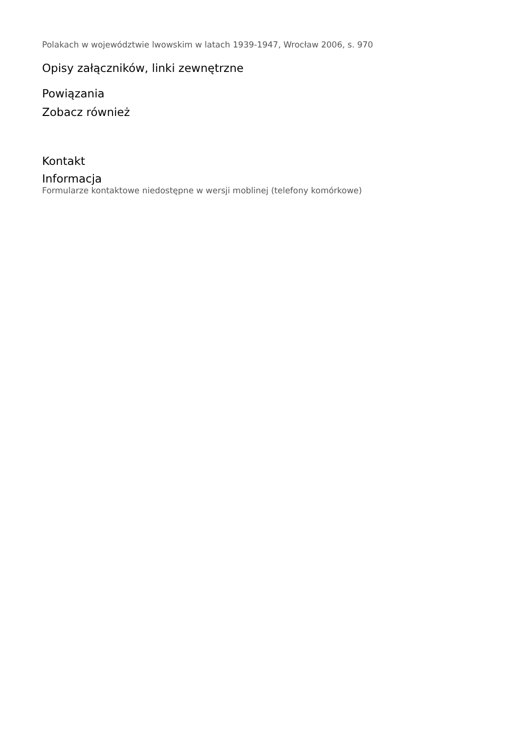Polakach w województwie lwowskim w latach 1939-1947, Wrocław 2006, s. 970
Opisy załączników, linki zewnętrzne
Powiązania
Zobacz również
Kontakt
Informacja
Formularze kontaktowe niedostępne w wersji moblinej (telefony komórkowe)